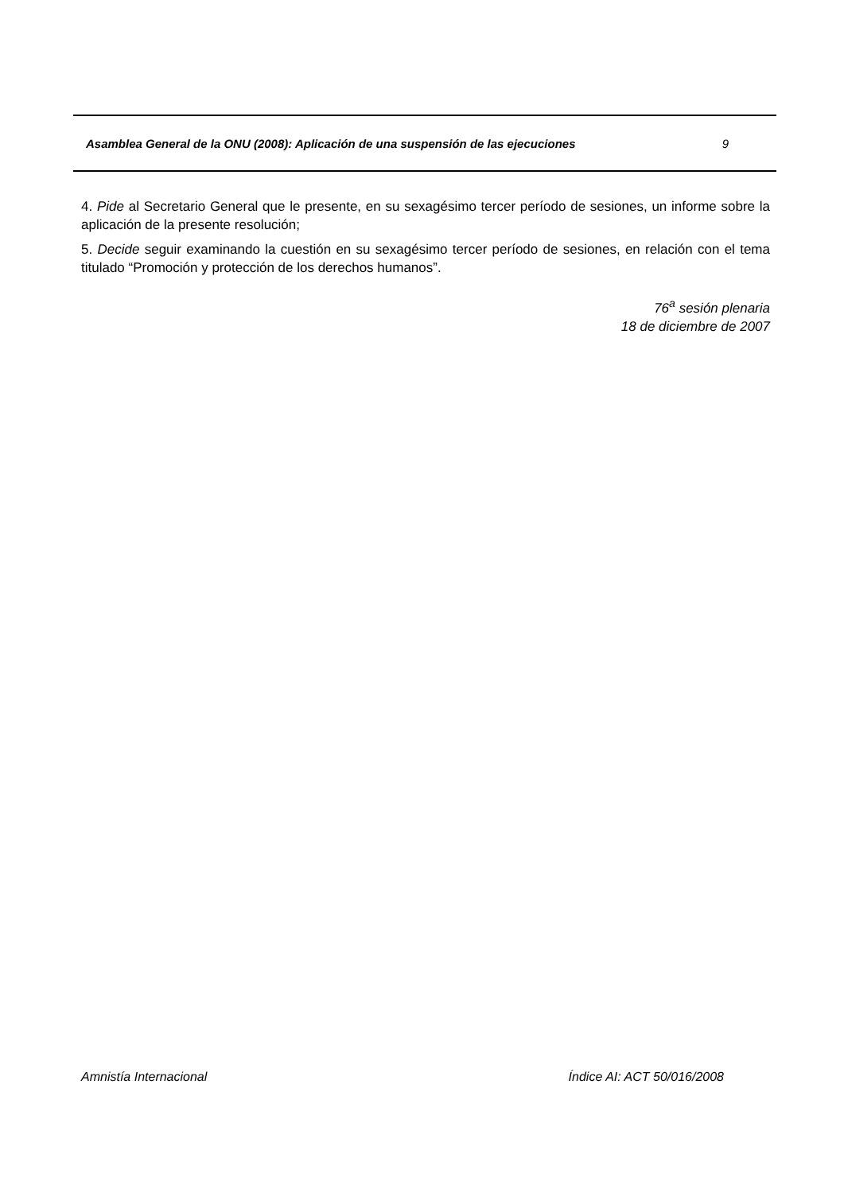Asamblea General de la ONU (2008): Aplicación de una suspensión de las ejecuciones 9
4. Pide al Secretario General que le presente, en su sexagésimo tercer período de sesiones, un informe sobre la aplicación de la presente resolución;
5. Decide seguir examinando la cuestión en su sexagésimo tercer período de sesiones, en relación con el tema titulado “Promoción y protección de los derechos humanos”.
76<sup>a</sup> sesión plenaria
18 de diciembre de 2007
Amnistía Internacional Índice AI: ACT 50/016/2008